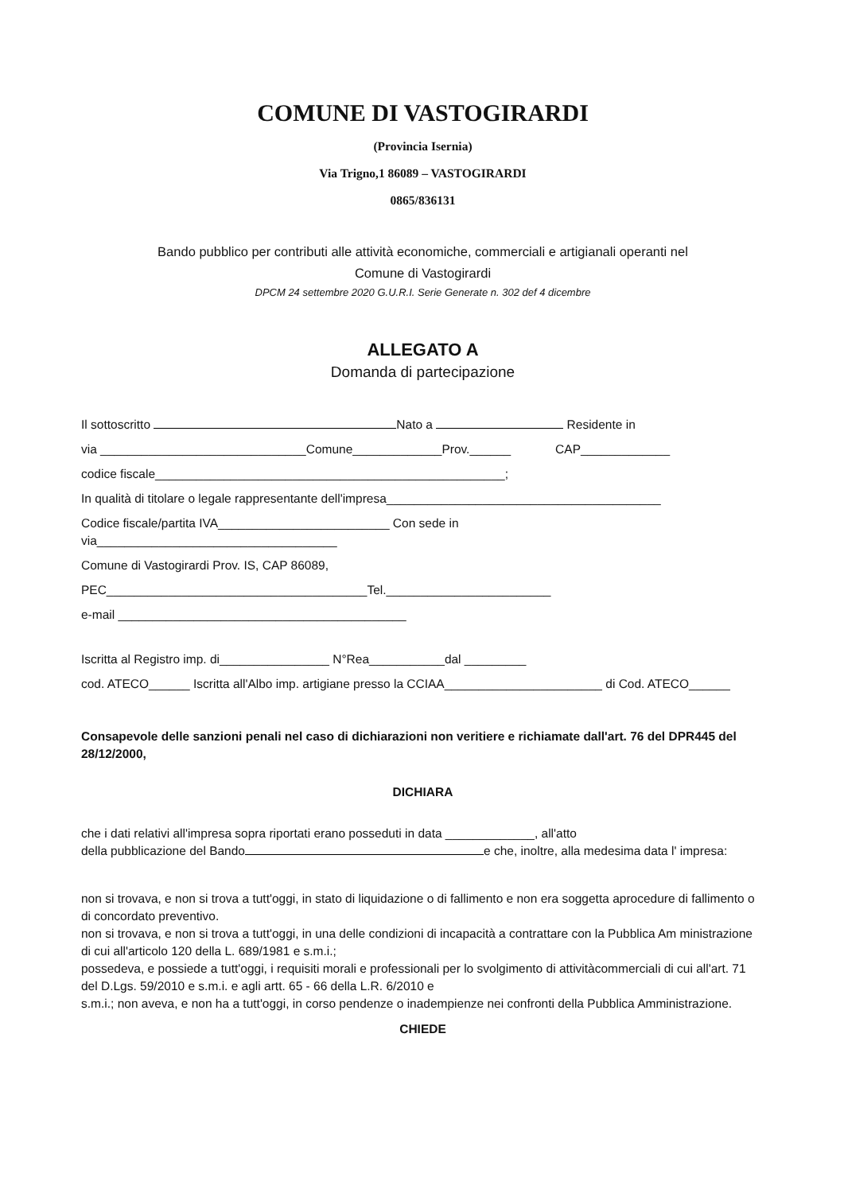COMUNE DI VASTOGIRARDI
(Provincia Isernia)
Via Trigno,1 86089 – VASTOGIRARDI
0865/836131
Bando pubblico per contributi alle attività economiche, commerciali e artigianali operanti nel
Comune di Vastogirardi
DPCM 24 settembre 2020 G.U.R.I. Serie Generate n. 302 def 4 dicembre
ALLEGATO A
Domanda di partecipazione
Il sottoscritto Nato a Residente in
via ______________________________Comune_____________Prov.______ CAP_____________
codice fiscale___________________________________________________;
In qualità di titolare o legale rappresentante dell'impresa________________________________________
Codice fiscale/partita IVA_________________________ Con sede in
via___________________________________
Comune di Vastogirardi Prov. IS, CAP 86089,
PEC______________________________________Tel.________________________
e-mail __________________________________________
Iscritta al Registro imp. di________________ N°Rea___________dal _________
cod. ATECO______ Iscritta all'Albo imp. artigiane presso la CCIAA_______________________ di Cod. ATECO______
Consapevole delle sanzioni penali nel caso di dichiarazioni non veritiere e richiamate dall'art. 76 del DPR445 del 28/12/2000,
DICHIARA
che i dati relativi all'impresa sopra riportati erano posseduti in data _____________, all'atto
della pubblicazione del Bando e che, inoltre, alla medesima data l' impresa:
non si trovava, e non si trova a tutt'oggi, in stato di liquidazione o di fallimento e non era soggetta aprocedure di fallimento o di concordato preventivo.
non si trovava, e non si trova a tutt'oggi, in una delle condizioni di incapacità a contrattare con la Pubblica Am ministrazione di cui all'articolo 120 della L. 689/1981 e s.m.i.;
possedeva, e possiede a tutt'oggi, i requisiti morali e professionali per lo svolgimento di attivitàcommerciali di cui all'art. 71 del D.Lgs. 59/2010 e s.m.i. e agli artt. 65 - 66 della L.R. 6/2010 e
s.m.i.; non aveva, e non ha a tutt'oggi, in corso pendenze o inadempienze nei confronti della Pubblica Amministrazione.
CHIEDE